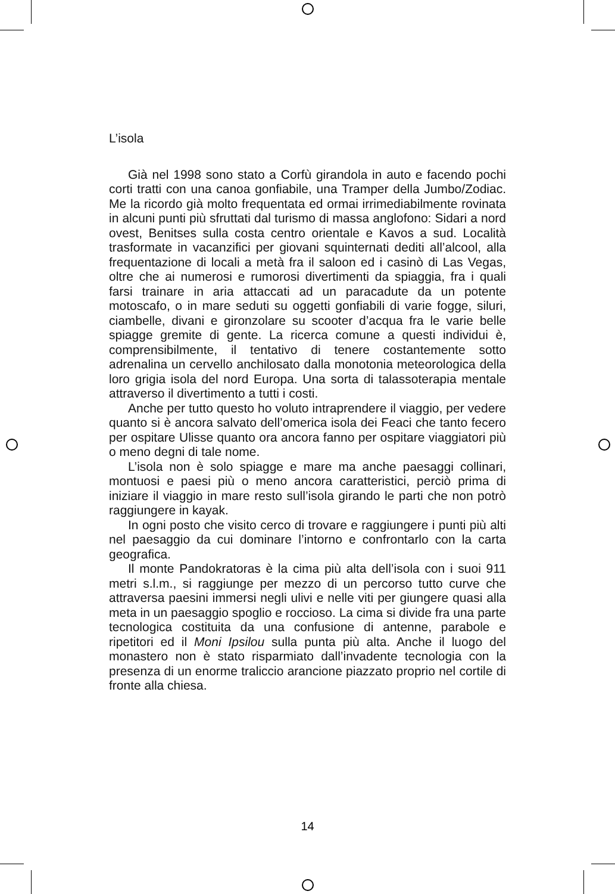L’isola
Già nel 1998 sono stato a Corfù girandola in auto e facendo pochi corti tratti con una canoa gonfiabile, una Tramper della Jumbo/Zodiac. Me la ricordo già molto frequentata ed ormai irrimediabilmente rovinata in alcuni punti più sfruttati dal turismo di massa anglofono: Sidari a nord ovest, Benitses sulla costa centro orientale e Kavos a sud. Località trasformate in vacanzifici per giovani squinternati dediti all’alcool, alla frequentazione di locali a metà fra il saloon ed i casinò di Las Vegas, oltre che ai numerosi e rumorosi divertimenti da spiaggia, fra i quali farsi trainare in aria attaccati ad un paracadute da un potente motoscafo, o in mare seduti su oggetti gonfiabili di varie fogge, siluri, ciambelle, divani e gironzolare su scooter d’acqua fra le varie belle spiagge gremite di gente. La ricerca comune a questi individui è, comprensibilmente, il tentativo di tenere costantemente sotto adrenalina un cervello anchilosato dalla monotonia meteorologica della loro grigia isola del nord Europa. Una sorta di talassoterapia mentale attraverso il divertimento a tutti i costi.
Anche per tutto questo ho voluto intraprendere il viaggio, per vedere quanto si è ancora salvato dell’omerica isola dei Feaci che tanto fecero per ospitare Ulisse quanto ora ancora fanno per ospitare viaggiatori più o meno degni di tale nome.
L’isola non è solo spiagge e mare ma anche paesaggi collinari, montuosi e paesi più o meno ancora caratteristici, perciò prima di iniziare il viaggio in mare resto sull’isola girando le parti che non potrò raggiungere in kayak.
In ogni posto che visito cerco di trovare e raggiungere i punti più alti nel paesaggio da cui dominare l’intorno e confrontarlo con la carta geografica.
Il monte Pandokratoras è la cima più alta dell’isola con i suoi 911 metri s.l.m., si raggiunge per mezzo di un percorso tutto curve che attraversa paesini immersi negli ulivi e nelle viti per giungere quasi alla meta in un paesaggio spoglio e roccioso. La cima si divide fra una parte tecnologica costituita da una confusione di antenne, parabole e ripetitori ed il Moni Ipsilou sulla punta più alta. Anche il luogo del monastero non è stato risparmiato dall’invadente tecnologia con la presenza di un enorme traliccio arancione piazzato proprio nel cortile di fronte alla chiesa.
14